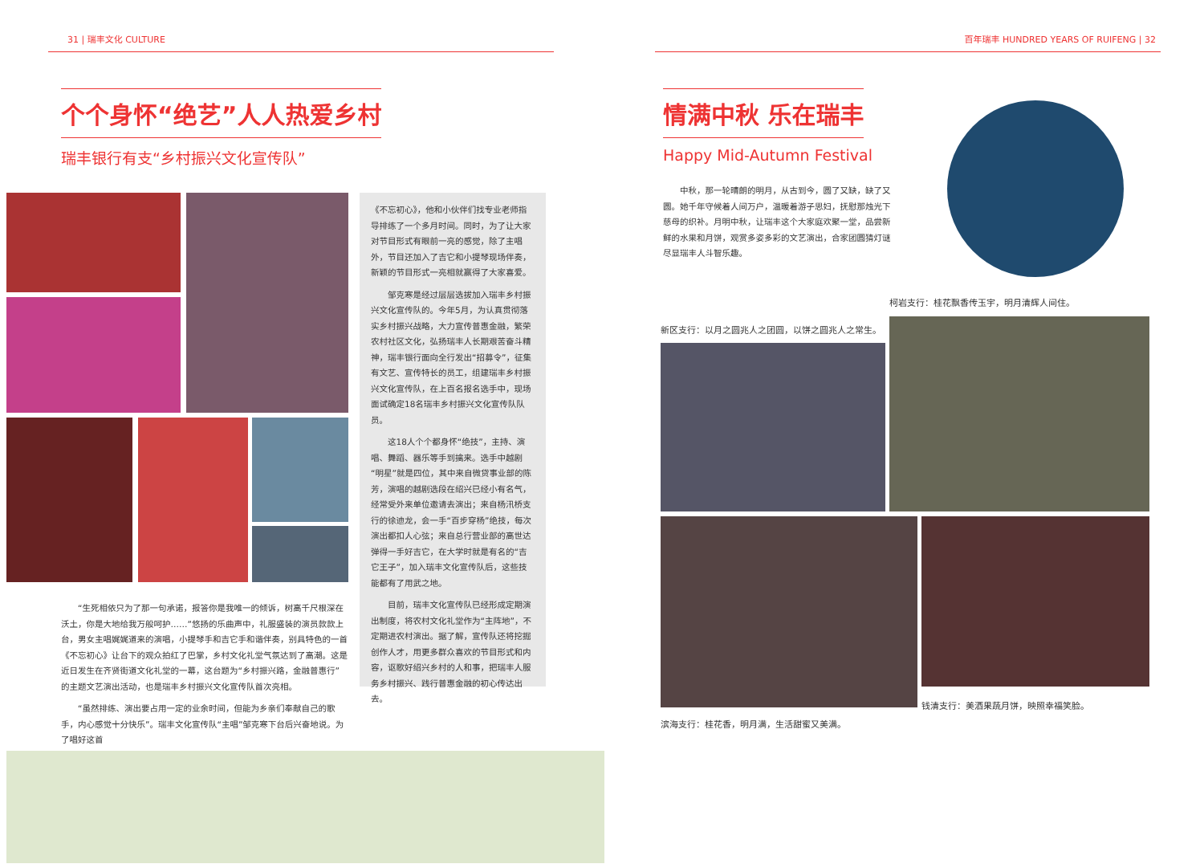31 | 瑞丰文化 CULTURE
个个身怀“绝艺”人人热爱乡村
瑞丰银行有支“乡村振兴文化宣传队”
“生死相依只为了那一句承诺，报答你是我唯一的倾诉，树高千尺根深在沃土，你是大地给我万般呵护……”悠扬的乐曲声中，礼服盛装的演员款款上台，男女主唱娓娓道来的演唱，小提琴手和吉它手和谐伴奏，别具特色的一首《不忘初心》让台下的观众拍红了巴掌，乡村文化礼堂气氛达到了高潮。这是近日发生在齐贤街道文化礼堂的一幕，这台题为“乡村振兴路，金融普惠行” 的主题文艺演出活动，也是瑞丰乡村振兴文化宣传队首次亮相。
“虽然排练、演出要占用一定的业余时间，但能为乡亲们奉献自己的歌手，内心感觉十分快乐”。瑞丰文化宣传队“主唱”邹克寒下台后兴奋地说。为了唱好这首
《不忘初心》，他和小伙伴们找专业老师指导排练了一个多月时间。同时，为了让大家对节目形式有眼前一亮的感觉，除了主唱外，节目还加入了吉它和小提琴现场伴奏，新颖的节目形式一亮相就赢得了大家喜爱。
邹克寒是经过层层选拔加入瑞丰乡村振兴文化宣传队的。今年5月，为认真贯彻落实乡村振兴战略，大力宣传普惠金融，繁荣农村社区文化，弘扬瑞丰人长期艰苦奋斗精神，瑞丰银行面向全行发出“招募令”，征集有文艺、宣传特长的员工，组建瑞丰乡村振兴文化宣传队，在上百名报名选手中，现场面试确定18名瑞丰乡村振兴文化宣传队队员。
这18人个个都身怀“绝技”，主持、演唱、舞蹈、器乐等手到擒来。选手中越剧“明星”就是四位，其中来自微贷事业部的陈芳，演唱的越剧选段在绍兴已经小有名气，经常受外来单位邀请去演出；来自杨汛桥支行的徐迪龙，会一手“百步穿杨”绝技，每次演出都扣人心弦；来自总行营业部的高世达弹得一手好吉它，在大学时就是有名的“吉它王子”，加入瑞丰文化宣传队后，这些技能都有了用武之地。
目前，瑞丰文化宣传队已经形成定期演出制度，将农村文化礼堂作为“主阵地”，不定期进农村演出。据了解，宣传队还将挖掘创作人才，用更多群众喜欢的节目形式和内容，讴歌好绍兴乡村的人和事，把瑞丰人服务乡村振兴、践行普惠金融的初心传达出去。
百年瑞丰 HUNDRED YEARS OF RUIFENG | 32
情满中秋 乐在瑞丰
Happy Mid-Autumn Festival
中秋，那一轮晴朗的明月，从古到今，圆了又缺，缺了又圆。她千年守候着人间万户，温暖着游子思妇，抚慰那烛光下慈母的织补。月明中秋，让瑞丰这个大家庭欢聚一堂，品尝新鲜的水果和月饼，观赏多姿多彩的文艺演出，合家团圆猜灯谜尽显瑞丰人斗智乐趣。
柯岩支行：桂花飘香传玉宇，明月清辉人间住。
新区支行：以月之圆兆人之团圆，以饼之圆兆人之常生。
钱清支行：美酒果蔬月饼，映照幸福笑脸。
滨海支行：桂花香，明月满，生活甜蜜又美满。